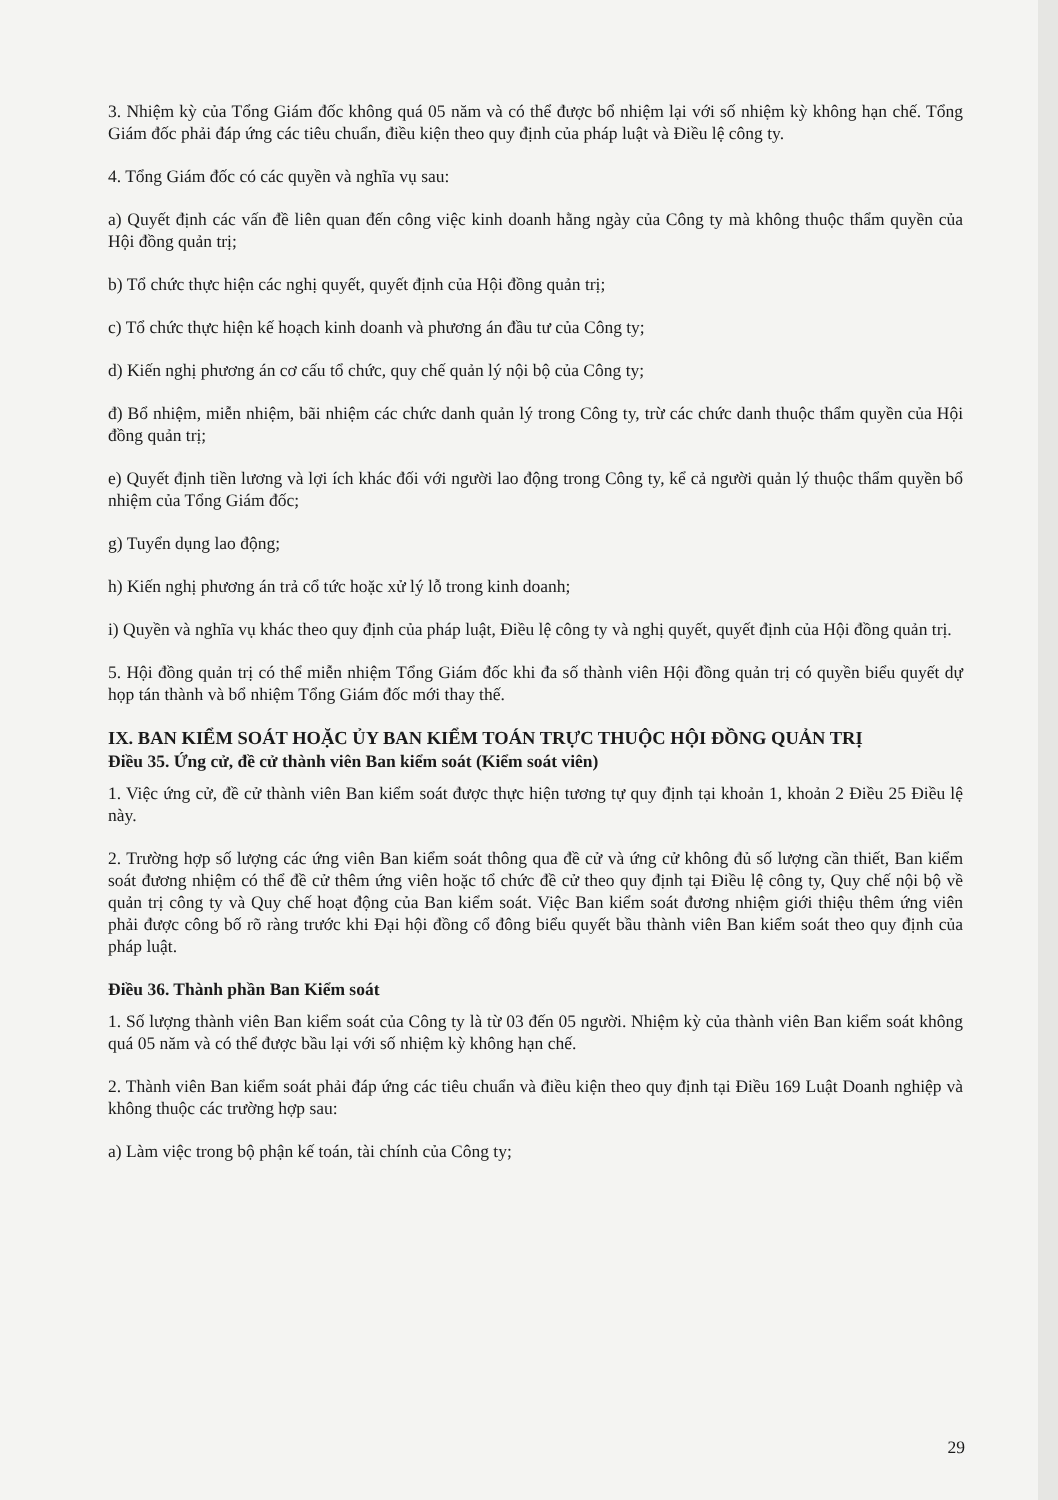3. Nhiệm kỳ của Tổng Giám đốc không quá 05 năm và có thể được bổ nhiệm lại với số nhiệm kỳ không hạn chế. Tổng Giám đốc phải đáp ứng các tiêu chuẩn, điều kiện theo quy định của pháp luật và Điều lệ công ty.
4. Tổng Giám đốc có các quyền và nghĩa vụ sau:
a) Quyết định các vấn đề liên quan đến công việc kinh doanh hằng ngày của Công ty mà không thuộc thẩm quyền của Hội đồng quản trị;
b) Tổ chức thực hiện các nghị quyết, quyết định của Hội đồng quản trị;
c) Tổ chức thực hiện kế hoạch kinh doanh và phương án đầu tư của Công ty;
d) Kiến nghị phương án cơ cấu tổ chức, quy chế quản lý nội bộ của Công ty;
đ) Bổ nhiệm, miễn nhiệm, bãi nhiệm các chức danh quản lý trong Công ty, trừ các chức danh thuộc thẩm quyền của Hội đồng quản trị;
e) Quyết định tiền lương và lợi ích khác đối với người lao động trong Công ty, kể cả người quản lý thuộc thẩm quyền bổ nhiệm của Tổng Giám đốc;
g) Tuyển dụng lao động;
h) Kiến nghị phương án trả cổ tức hoặc xử lý lỗ trong kinh doanh;
i) Quyền và nghĩa vụ khác theo quy định của pháp luật, Điều lệ công ty và nghị quyết, quyết định của Hội đồng quản trị.
5. Hội đồng quản trị có thể miễn nhiệm Tổng Giám đốc khi đa số thành viên Hội đồng quản trị có quyền biểu quyết dự họp tán thành và bổ nhiệm Tổng Giám đốc mới thay thế.
IX. BAN KIỂM SOÁT HOẶC ỦY BAN KIỂM TOÁN TRỰC THUỘC HỘI ĐỒNG QUẢN TRỊ
Điều 35. Ứng cử, đề cử thành viên Ban kiểm soát (Kiểm soát viên)
1. Việc ứng cử, đề cử thành viên Ban kiểm soát được thực hiện tương tự quy định tại khoản 1, khoản 2 Điều 25 Điều lệ này.
2. Trường hợp số lượng các ứng viên Ban kiểm soát thông qua đề cử và ứng cử không đủ số lượng cần thiết, Ban kiểm soát đương nhiệm có thể đề cử thêm ứng viên hoặc tổ chức đề cử theo quy định tại Điều lệ công ty, Quy chế nội bộ về quản trị công ty và Quy chế hoạt động của Ban kiểm soát. Việc Ban kiểm soát đương nhiệm giới thiệu thêm ứng viên phải được công bố rõ ràng trước khi Đại hội đồng cổ đông biểu quyết bầu thành viên Ban kiểm soát theo quy định của pháp luật.
Điều 36. Thành phần Ban Kiểm soát
1. Số lượng thành viên Ban kiểm soát của Công ty là từ 03 đến 05 người. Nhiệm kỳ của thành viên Ban kiểm soát không quá 05 năm và có thể được bầu lại với số nhiệm kỳ không hạn chế.
2. Thành viên Ban kiểm soát phải đáp ứng các tiêu chuẩn và điều kiện theo quy định tại Điều 169 Luật Doanh nghiệp và không thuộc các trường hợp sau:
a) Làm việc trong bộ phận kế toán, tài chính của Công ty;
29